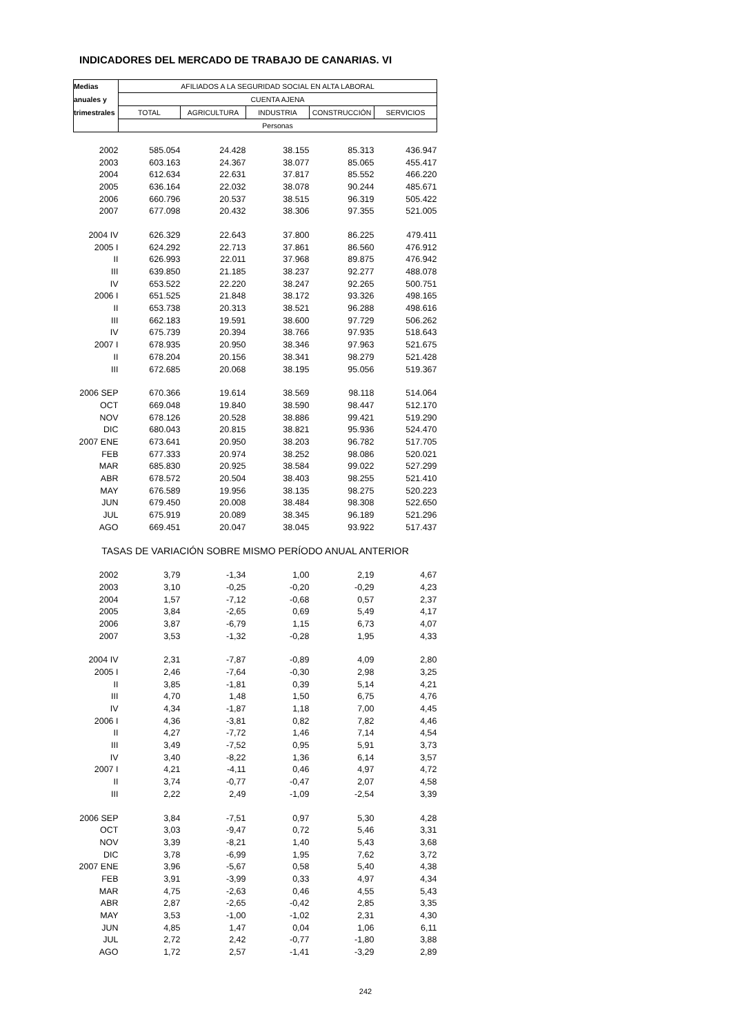INDICADORES DEL MERCADO DE TRABAJO DE CANARIAS. VI
| Medias | AFILIADOS A LA SEGURIDAD SOCIAL EN ALTA LABORAL | | | | |
| --- | --- | --- | --- | --- | --- |
| anuales y | CUENTA AJENA | | | | |
| trimestrales | TOTAL | AGRICULTURA | INDUSTRIA | CONSTRUCCIÓN | SERVICIOS |
| | Personas | | | | |
| 2002 | 585.054 | 24.428 | 38.155 | 85.313 | 436.947 |
| 2003 | 603.163 | 24.367 | 38.077 | 85.065 | 455.417 |
| 2004 | 612.634 | 22.631 | 37.817 | 85.552 | 466.220 |
| 2005 | 636.164 | 22.032 | 38.078 | 90.244 | 485.671 |
| 2006 | 660.796 | 20.537 | 38.515 | 96.319 | 505.422 |
| 2007 | 677.098 | 20.432 | 38.306 | 97.355 | 521.005 |
| 2004 IV | 626.329 | 22.643 | 37.800 | 86.225 | 479.411 |
| 2005 I | 624.292 | 22.713 | 37.861 | 86.560 | 476.912 |
| II | 626.993 | 22.011 | 37.968 | 89.875 | 476.942 |
| III | 639.850 | 21.185 | 38.237 | 92.277 | 488.078 |
| IV | 653.522 | 22.220 | 38.247 | 92.265 | 500.751 |
| 2006 I | 651.525 | 21.848 | 38.172 | 93.326 | 498.165 |
| II | 653.738 | 20.313 | 38.521 | 96.288 | 498.616 |
| III | 662.183 | 19.591 | 38.600 | 97.729 | 506.262 |
| IV | 675.739 | 20.394 | 38.766 | 97.935 | 518.643 |
| 2007 I | 678.935 | 20.950 | 38.346 | 97.963 | 521.675 |
| II | 678.204 | 20.156 | 38.341 | 98.279 | 521.428 |
| III | 672.685 | 20.068 | 38.195 | 95.056 | 519.367 |
| 2006 SEP | 670.366 | 19.614 | 38.569 | 98.118 | 514.064 |
| OCT | 669.048 | 19.840 | 38.590 | 98.447 | 512.170 |
| NOV | 678.126 | 20.528 | 38.886 | 99.421 | 519.290 |
| DIC | 680.043 | 20.815 | 38.821 | 95.936 | 524.470 |
| 2007 ENE | 673.641 | 20.950 | 38.203 | 96.782 | 517.705 |
| FEB | 677.333 | 20.974 | 38.252 | 98.086 | 520.021 |
| MAR | 685.830 | 20.925 | 38.584 | 99.022 | 527.299 |
| ABR | 678.572 | 20.504 | 38.403 | 98.255 | 521.410 |
| MAY | 676.589 | 19.956 | 38.135 | 98.275 | 520.223 |
| JUN | 679.450 | 20.008 | 38.484 | 98.308 | 522.650 |
| JUL | 675.919 | 20.089 | 38.345 | 96.189 | 521.296 |
| AGO | 669.451 | 20.047 | 38.045 | 93.922 | 517.437 |
| TASAS DE VARIACIÓN SOBRE MISMO PERÍODO ANUAL ANTERIOR | | | | | |
| 2002 | 3,79 | -1,34 | 1,00 | 2,19 | 4,67 |
| 2003 | 3,10 | -0,25 | -0,20 | -0,29 | 4,23 |
| 2004 | 1,57 | -7,12 | -0,68 | 0,57 | 2,37 |
| 2005 | 3,84 | -2,65 | 0,69 | 5,49 | 4,17 |
| 2006 | 3,87 | -6,79 | 1,15 | 6,73 | 4,07 |
| 2007 | 3,53 | -1,32 | -0,28 | 1,95 | 4,33 |
| 2004 IV | 2,31 | -7,87 | -0,89 | 4,09 | 2,80 |
| 2005 I | 2,46 | -7,64 | -0,30 | 2,98 | 3,25 |
| II | 3,85 | -1,81 | 0,39 | 5,14 | 4,21 |
| III | 4,70 | 1,48 | 1,50 | 6,75 | 4,76 |
| IV | 4,34 | -1,87 | 1,18 | 7,00 | 4,45 |
| 2006 I | 4,36 | -3,81 | 0,82 | 7,82 | 4,46 |
| II | 4,27 | -7,72 | 1,46 | 7,14 | 4,54 |
| III | 3,49 | -7,52 | 0,95 | 5,91 | 3,73 |
| IV | 3,40 | -8,22 | 1,36 | 6,14 | 3,57 |
| 2007 I | 4,21 | -4,11 | 0,46 | 4,97 | 4,72 |
| II | 3,74 | -0,77 | -0,47 | 2,07 | 4,58 |
| III | 2,22 | 2,49 | -1,09 | -2,54 | 3,39 |
| 2006 SEP | 3,84 | -7,51 | 0,97 | 5,30 | 4,28 |
| OCT | 3,03 | -9,47 | 0,72 | 5,46 | 3,31 |
| NOV | 3,39 | -8,21 | 1,40 | 5,43 | 3,68 |
| DIC | 3,78 | -6,99 | 1,95 | 7,62 | 3,72 |
| 2007 ENE | 3,96 | -5,67 | 0,58 | 5,40 | 4,38 |
| FEB | 3,91 | -3,99 | 0,33 | 4,97 | 4,34 |
| MAR | 4,75 | -2,63 | 0,46 | 4,55 | 5,43 |
| ABR | 2,87 | -2,65 | -0,42 | 2,85 | 3,35 |
| MAY | 3,53 | -1,00 | -1,02 | 2,31 | 4,30 |
| JUN | 4,85 | 1,47 | 0,04 | 1,06 | 6,11 |
| JUL | 2,72 | 2,42 | -0,77 | -1,80 | 3,88 |
| AGO | 1,72 | 2,57 | -1,41 | -3,29 | 2,89 |
242